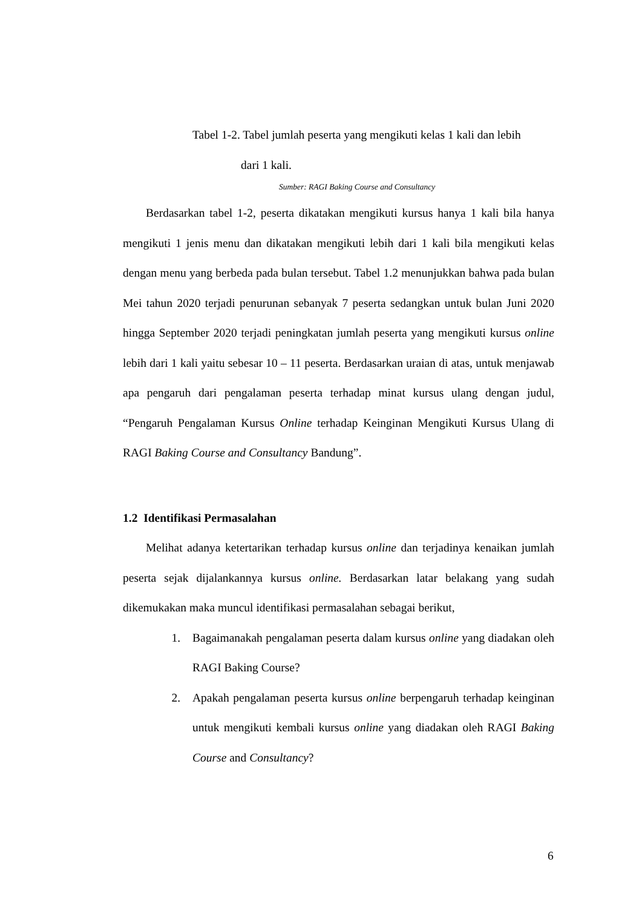Tabel 1-2. Tabel jumlah peserta yang mengikuti kelas 1 kali dan lebih
dari 1 kali.
Sumber: RAGI Baking Course and Consultancy
Berdasarkan tabel 1-2, peserta dikatakan mengikuti kursus hanya 1 kali bila hanya mengikuti 1 jenis menu dan dikatakan mengikuti lebih dari 1 kali bila mengikuti kelas dengan menu yang berbeda pada bulan tersebut. Tabel 1.2 menunjukkan bahwa pada bulan Mei tahun 2020 terjadi penurunan sebanyak 7 peserta sedangkan untuk bulan Juni 2020 hingga September 2020 terjadi peningkatan jumlah peserta yang mengikuti kursus online lebih dari 1 kali yaitu sebesar 10 – 11 peserta. Berdasarkan uraian di atas, untuk menjawab apa pengaruh dari pengalaman peserta terhadap minat kursus ulang dengan judul, “Pengaruh Pengalaman Kursus Online terhadap Keinginan Mengikuti Kursus Ulang di RAGI Baking Course and Consultancy Bandung”.
1.2 Identifikasi Permasalahan
Melihat adanya ketertarikan terhadap kursus online dan terjadinya kenaikan jumlah peserta sejak dijalankannya kursus online. Berdasarkan latar belakang yang sudah dikemukakan maka muncul identifikasi permasalahan sebagai berikut,
1. Bagaimanakah pengalaman peserta dalam kursus online yang diadakan oleh RAGI Baking Course?
2. Apakah pengalaman peserta kursus online berpengaruh terhadap keinginan untuk mengikuti kembali kursus online yang diadakan oleh RAGI Baking Course and Consultancy?
6